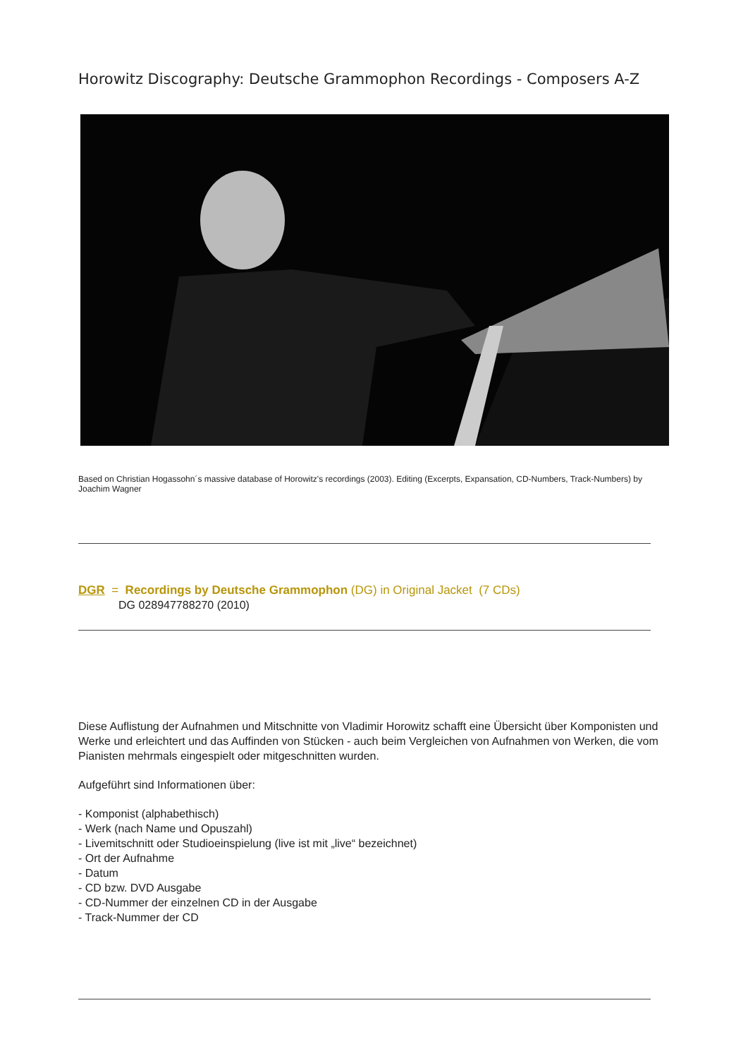Horowitz Discography: Deutsche Grammophon Recordings - Composers A-Z
Based on Christian Hogassohn´s massive database of Horowitz's recordings (2003). Editing (Excerpts, Expansation, CD-Numbers, Track-Numbers) by Joachim Wagner
DGR = Recordings by Deutsche Grammophon (DG) in Original Jacket (7 CDs)
DG 028947788270 (2010)
Diese Auflistung der Aufnahmen und Mitschnitte von Vladimir Horowitz schafft eine Übersicht über Komponisten und Werke und erleichtert und das Auffinden von Stücken - auch beim Vergleichen von Aufnahmen von Werken, die vom Pianisten mehrmals eingespielt oder mitgeschnitten wurden.
Aufgeführt sind Informationen über:
- Komponist (alphabethisch)
- Werk (nach Name und Opuszahl)
- Livemitschnitt oder Studioeinspielung (live ist mit „live“ bezeichnet)
- Ort der Aufnahme
- Datum
- CD bzw. DVD Ausgabe
- CD-Nummer der einzelnen CD in der Ausgabe
- Track-Nummer der CD